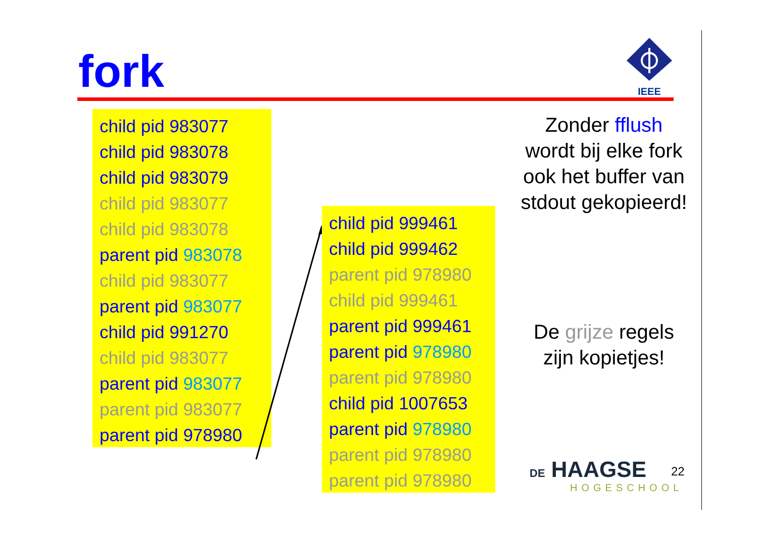fork
IEEE
child pid 983077
child pid 983078
child pid 983079
child pid 983077
child pid 983078
parent pid 983078
child pid 983077
parent pid 983077
child pid 991270
child pid 983077
parent pid 983077
parent pid 983077
parent pid 978980
child pid 999461
child pid 999462
parent pid 978980
child pid 999461
parent pid 999461
parent pid 978980
parent pid 978980
child pid 1007653
parent pid 978980
parent pid 978980
parent pid 978980
Zonder fflush wordt bij elke fork ook het buffer van stdout gekopieerd!
De grijze regels zijn kopietjes!
DE HAAGSE
HOGESCHOOL
22